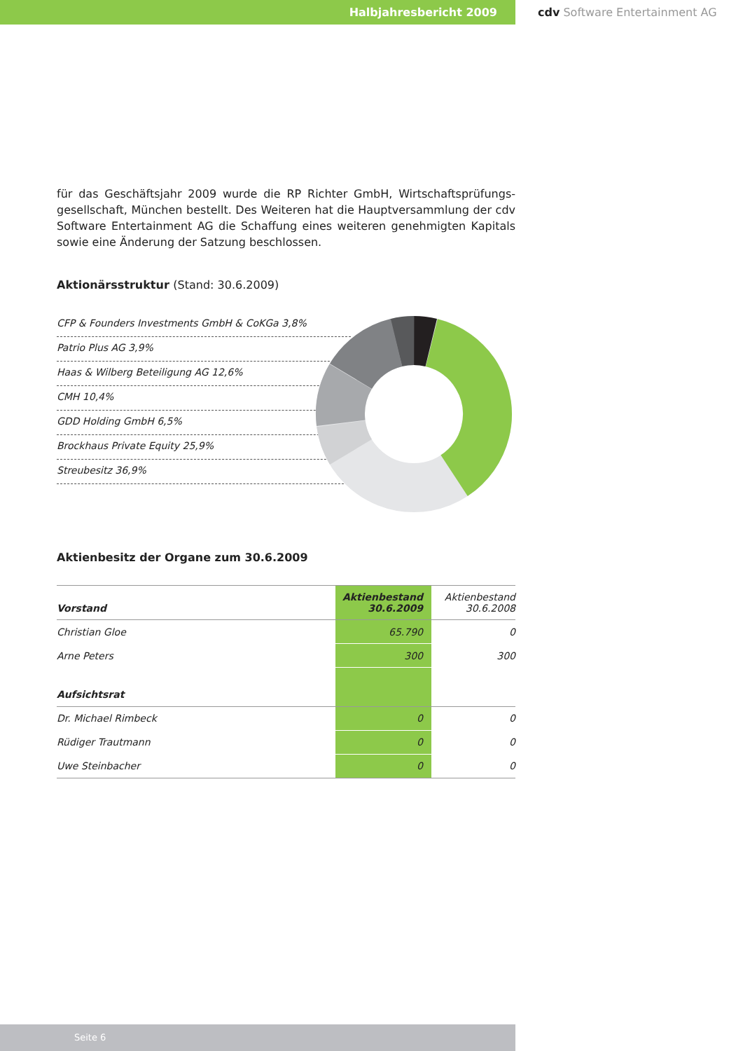Halbjahresbericht 2009 cdv Software Entertainment AG
für das Geschäftsjahr 2009 wurde die RP Richter GmbH, Wirtschaftsprüfungs-gesellschaft, München bestellt. Des Weiteren hat die Hauptversammlung der cdv Software Entertainment AG die Schaffung eines weiteren genehmigten Kapitals sowie eine Änderung der Satzung beschlossen.
Aktionärsstruktur (Stand: 30.6.2009)
CFP & Founders Investments GmbH & CoKGa 3,8%
Patrio Plus AG 3,9%
Haas & Wilberg Beteiligung AG 12,6%
CMH 10,4%
GDD Holding GmbH 6,5%
Brockhaus Private Equity 25,9%
Streubesitz 36,9%
Aktienbesitz der Organe zum 30.6.2009
| Vorstand | Aktienbestand 30.6.2009 | Aktienbestand 30.6.2008 |
| Christian Gloe | 65.790 | 0 |
| Arne Peters | 300 | 300 |
| Aufsichtsrat | | |
| Dr. Michael Rimbeck | 0 | 0 |
| Rüdiger Trautmann | 0 | 0 |
| Uwe Steinbacher | 0 | 0 |
Seite 6